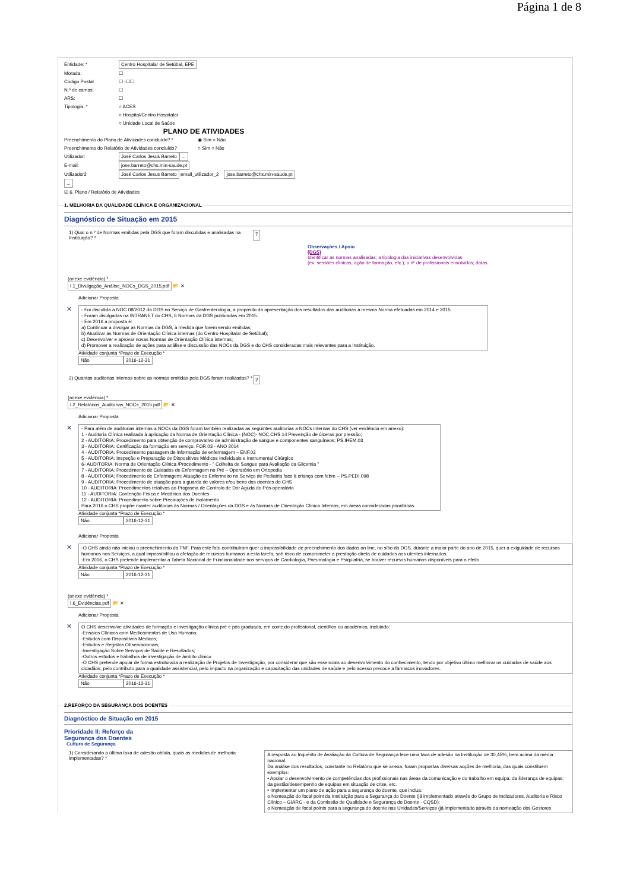Página 1 de 8
Entidade: * Centro Hospitalar de Setúbal, EPE
Morada: ☐
Código Postal ☐ -☐☐
N.º de camas: ☐
ARS: ☐
Tipologia: * ○ ACES
○ Hospital/Centro Hospitalar
○ Unidade Local de Saúde
PLANO DE ATIVIDADES
Preenchimento do Plano de Atividades concluído? * ◉ Sim ○ Não
Preenchimento do Relatório de Atividades concluído? ○ Sim ○ Não
Utilizador: José Carlos Jesus Barreto ...
E-mail: jose.barreto@chs.min-saude.pt
Utilizador2 José Carlos Jesus Barreto email_utilizador_2 jose.barreto@chs.min-saude.pt
...
☑ 6. Plano / Relatório de Atividades
1. MELHORIA DA QUALIDADE CLÍNICA E ORGANIZACIONAL
Diagnóstico de Situação em 2015
1) Qual o n.º de Normas emitidas pela DGS que foram discutidas e analisadas na Instituição? * 7
Observações / Apoio
(DGS)
Identificar as normas analisadas; a tipologia das iniciativas desenvolvidas
(ex: sessões clínicas, ação de formação, etc.); o nº de profissionais envolvidos; datas.
(anexe evidência) *
I.1_Divulgação_Análise_NOCs_DGS_2015.pdf 📂 ✕
Adicionar Proposta
✕
- Foi discutida a NOC 08/2012 da DGS no Serviço de Gastrenterologia, a propósito da apresentação dos resultados das auditorias à mesma Norma efetuadas em 2014 e 2015.
- Foram divulgadas na INTRANET do CHS, 6 Normas da DGS publicadas em 2015.
- Em 2016 a proposta é:
a) Continuar a divulgar as Normas da DGS, à medida que forem sendo emitidas;
b) Atualizar as Normas de Orientação Clínica internas (do Centro Hospitalar de Setúbal);
c) Desenvolver e aprovar novas Normas de Orientação Clínica internas;
d) Promover a realização de ações para análise e discussão das NOCs da DGS e do CHS consideradas mais relevantes para a Instituição.
Atividade conjunta *Prazo de Execução *
Não 2016-12-31
2) Quantas auditorias internas sobre as normas emitidas pela DGS foram realizadas? * 2
(anexe evidência) *
I.2_Relatórios_Auditorias_NOCs_2015.pdf 📂 ✕
Adicionar Proposta
✕
- Para além de auditorias internas a NOCs da DGS foram também realizadas as seguintes auditorias a NOCs internas do CHS (ver evidência em anexo):
1 - Auditoria Clínica realizada à aplicação da Norma de Orientação Clínica - (NOC)- NOC.CHS.14 Prevenção de úlceras por pressão;
2 - AUDITORIA: Procedimento para obtenção de comprovativo de administração de sangue e componentes sanguíneos; PS.IHEM.03
3 - AUDITORIA: Certificação da formação em serviço. FOR.03 - ANO 2014
4 - AUDITORIA: Procedimento passagem de informação de enfermagem – ENF.02
5 - AUDITORIA: Inspeção e Preparação de Dispositivos Médicos Individuais e Instrumental Cirúrgico
6- AUDITORIA: Norma de Orientação Clínica /Procedimento - " Colheita de Sangue para Avaliação da Glicemia "
7 - AUDITORIA: Procedimento de Cuidados de Enfermagem no Pré – Operatório em Ortopedia
8 - AUDITORIA: Procedimento de Enfermagem: Atuação do Enfermeiro no Serviço de Pediatria face à criança com febre – PS.PEDI.098
9 - AUDITORIA: Procedimento de atuação para a guarda de valores e/ou bens dos doentes do CHS
10 - AUDITORIA: Procedimentos relativos ao Programa de Controlo de Dor Aguda do Pós-operatório
11 - AUDITORIA: Contenção Física e Mecânica dos Doentes
12 - AUDITORIA: Procedimento sobre Precauções de Isolamento.
Para 2016 o CHS propõe manter auditorias às Normas / Orientações da DGS e às Normas de Orientação Clínica Internas, em áreas consideradas prioritárias.
Atividade conjunta *Prazo de Execução *
Não 2016-12-31
Adicionar Proposta
✕
-O CHS ainda não iniciou o preenchimento da TNF. Para este fato contribuíram quer a impossibilidade de preenchimento dos dados on line, no sítio da DGS, durante a maior parte do ano de 2015, quer a exiguidade de recursos humanos nos Serviços, a qual impossibilitou a afetação de recursos humanos a esta tarefa, sob risco de comprometer a prestação direta de cuidados aos utentes internados.
-Em 2016, o CHS pretende implementar a Tabela Nacional de Funcionalidade nos serviços de Cardiologia, Pneumologia e Psiquiatria, se houver recursos humanos disponíveis para o efeito.
Atividade conjunta *Prazo de Execução *
Não 2016-12-31
(anexe evidência) *
I.6_Evidências.pdf 📂 ✕
Adicionar Proposta
✕
O CHS desenvolve atividades de formação e investigação clínica pré e pós graduada, em contexto profissional, científico ou académico, incluindo:
-Ensaios Clínicos com Medicamentos de Uso Humano;
-Estudos com Dispositivos Médicos;
-Estudos e Registos Observacionais;
-Investigação Sobre Serviços de Saúde e Resultados;
-Outros estudos e trabalhos de investigação de âmbito clínico
-O CHS pretende apoiar de forma estruturada a realização de Projetos de Investigação, por considerar que são essenciais ao desenvolvimento do conhecimento, tendo por objetivo último melhorar os cuidados de saúde aos cidadãos, pelo contributo para a qualidade assistencial, pelo impacto na organização e capacitação das unidades de saúde e pelo acesso precoce a fármacos inovadores.
Atividade conjunta *Prazo de Execução *
Não 2016-12-31
2.REFORÇO DA SEGURANÇA DOS DOENTES
Diagnóstico de Situação em 2015
Prioridade II: Reforço da
Segurança dos Doentes
Cultura de Segurança
1) Considerando a última taxa de adesão obtida, quais as medidas de melhoria implementadas? *
A resposta ao Inquérito de Avaliação da Cultura de Segurança teve uma taxa de adesão na Instituição de 30,45%, bem acima da média nacional.
Da análise dos resultados, constante no Relatório que se anexa, foram propostas diversas acções de melhoria, das quais constituem exemplos:
• Apoiar o desenvolvimento de competências dos profissionais nas áreas da comunicação e do trabalho em equipa; da liderança de equipas; da gestão/desempenho de equipas em situação de crise, etc.
• Implementar um plano de ação para a segurança do doente, que inclua:
o Nomeação do focal point da Instituição para a Segurança do Doente (já implementado através do Grupo de Indicadores, Auditoria e Risco Clínico – GIARC - e da Comissão de Qualidade e Segurança do Doente - CQSD);
o Nomeação de focal points para a segurança do doente nas Unidades/Serviços (já implementado através da nomeação dos Gestores